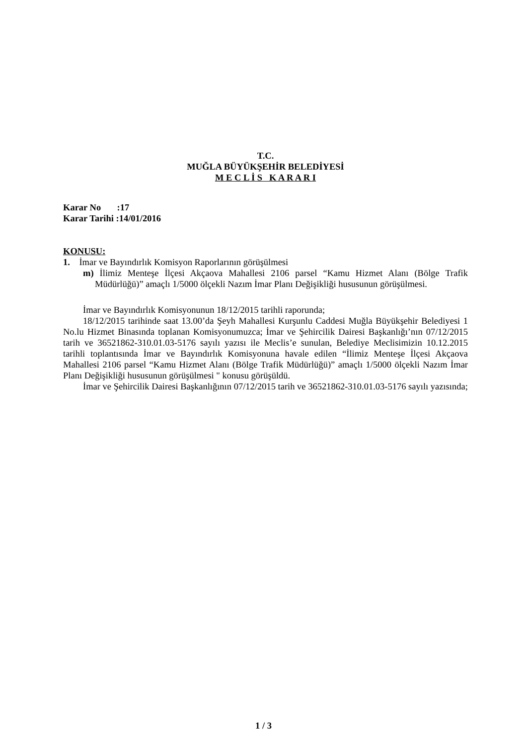T.C.
MUĞLA BÜYÜKŞEHİR BELEDİYESİ
M E C L İ S K A R A R I
Karar No :17
Karar Tarihi :14/01/2016
KONUSU:
1. İmar ve Bayındırlık Komisyon Raporlarının görüşülmesi
m) İlimiz Menteşe İlçesi Akçaova Mahallesi 2106 parsel “Kamu Hizmet Alanı (Bölge Trafik Müdürlüğü)” amaçlı 1/5000 ölçekli Nazım İmar Planı Değişikliği hususunun görüşülmesi.
İmar ve Bayındırlık Komisyonunun 18/12/2015 tarihli raporunda;
18/12/2015 tarihinde saat 13.00’da Şeyh Mahallesi Kurşunlu Caddesi Muğla Büyükşehir Belediyesi 1 No.lu Hizmet Binasında toplanan Komisyonumuzca; İmar ve Şehircilik Dairesi Başkanlığı’nın 07/12/2015 tarih ve 36521862-310.01.03-5176 sayılı yazısı ile Meclis’e sunulan, Belediye Meclisimizin 10.12.2015 tarihli toplantısında İmar ve Bayındırlık Komisyonuna havale edilen “İlimiz Menteşe İlçesi Akçaova Mahallesi 2106 parsel “Kamu Hizmet Alanı (Bölge Trafik Müdürlüğü)” amaçlı 1/5000 ölçekli Nazım İmar Planı Değişikliği hususunun görüşülmesi " konusu görüşüldü.
İmar ve Şehircilik Dairesi Başkanlığının 07/12/2015 tarih ve 36521862-310.01.03-5176 sayılı yazısında;
1 / 3